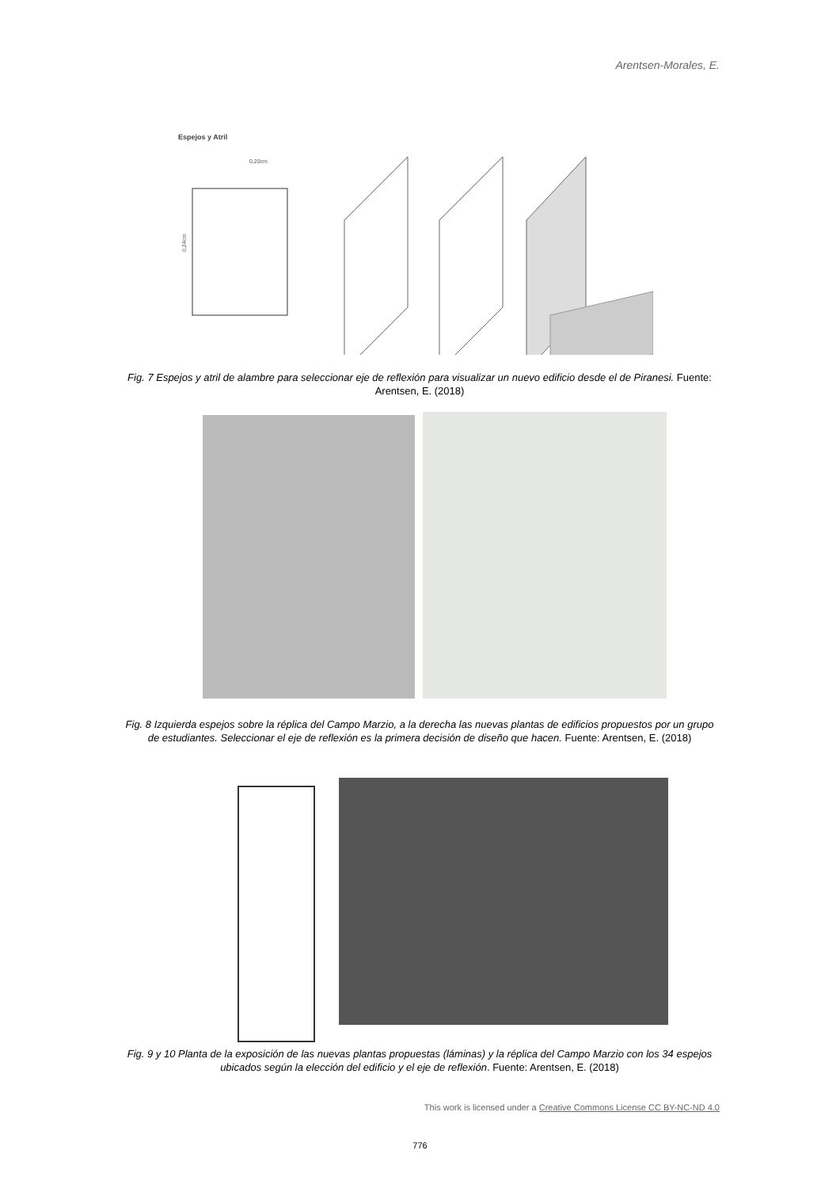Arentsen-Morales, E.
Espejos y Atril
0,20cm
0,24cm
Fig. 7 Espejos y atril de alambre para seleccionar eje de reflexión para visualizar un nuevo edificio desde el de Piranesi. Fuente: Arentsen, E. (2018)
Fig. 8 Izquierda espejos sobre la réplica del Campo Marzio, a la derecha las nuevas plantas de edificios propuestos por un grupo de estudiantes. Seleccionar el eje de reflexión es la primera decisión de diseño que hacen. Fuente: Arentsen, E. (2018)
Fig. 9 y 10 Planta de la exposición de las nuevas plantas propuestas (láminas) y la réplica del Campo Marzio con los 34 espejos ubicados según la elección del edificio y el eje de reflexión. Fuente: Arentsen, E. (2018)
This work is licensed under a Creative Commons License CC BY-NC-ND 4.0
776